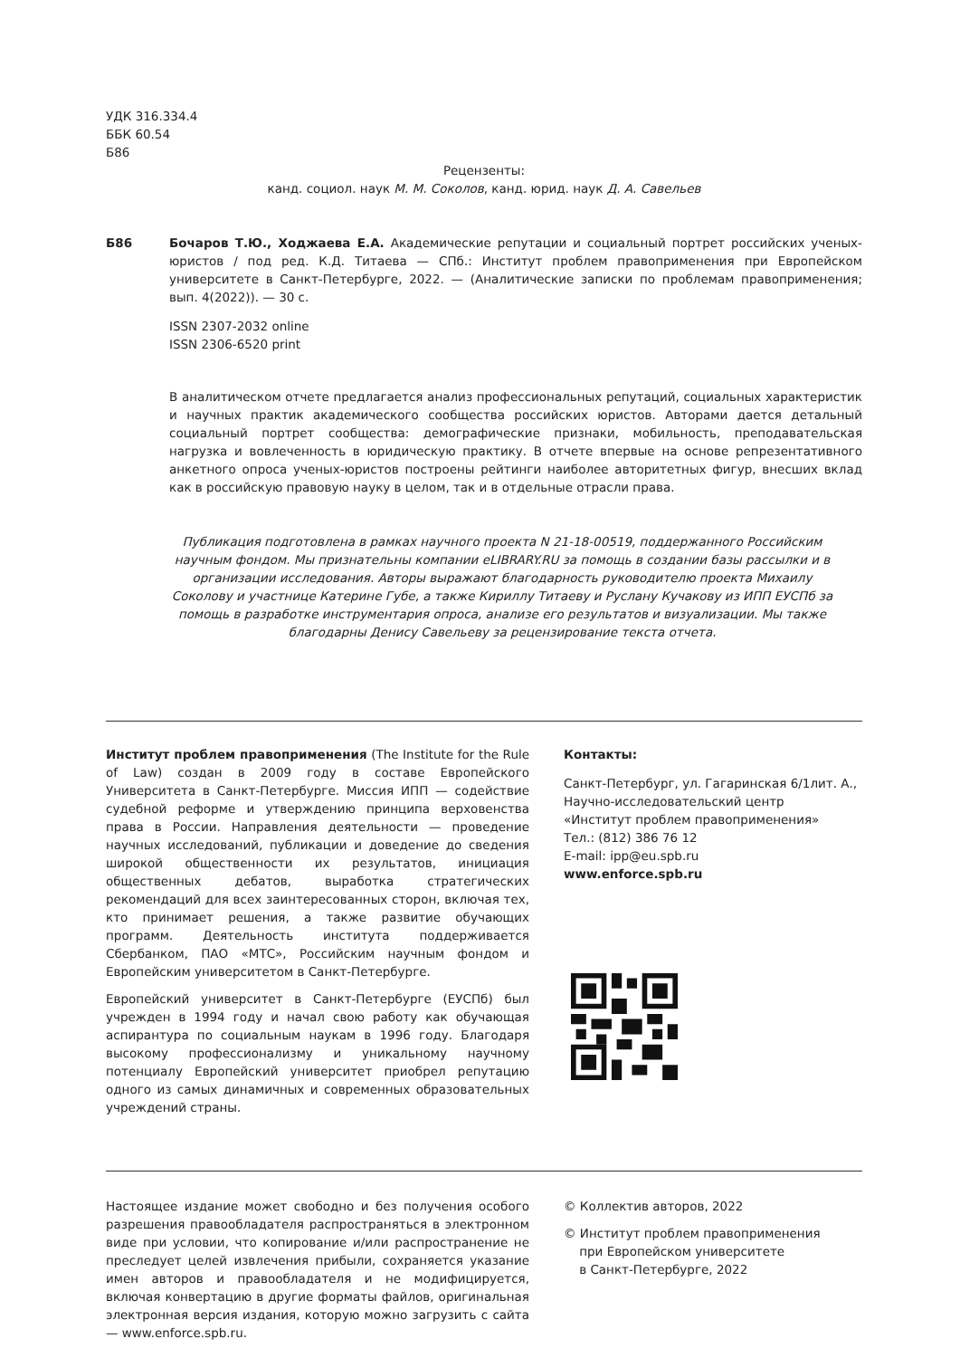УДК 316.334.4
ББК 60.54
Б86
Рецензенты:
канд. социол. наук М. М. Соколов, канд. юрид. наук Д. А. Савельев
Б86 Бочаров Т.Ю., Ходжаева Е.А. Академические репутации и социальный портрет российских ученых-юристов / под ред. К.Д. Титаева — СПб.: Институт проблем правоприменения при Европейском университете в Санкт-Петербурге, 2022. — (Аналитические записки по проблемам правоприменения; вып. 4(2022)). — 30 с.
ISSN 2307-2032 online
ISSN 2306-6520 print
В аналитическом отчете предлагается анализ профессиональных репутаций, социальных характеристик и научных практик академического сообщества российских юристов. Авторами дается детальный социальный портрет сообщества: демографические признаки, мобильность, преподавательская нагрузка и вовлеченность в юридическую практику. В отчете впервые на основе репрезентативного анкетного опроса ученых-юристов построены рейтинги наиболее авторитетных фигур, внесших вклад как в российскую правовую науку в целом, так и в отдельные отрасли права.
Публикация подготовлена в рамках научного проекта N 21-18-00519, поддержанного Российским научным фондом. Мы признательны компании eLIBRARY.RU за помощь в создании базы рассылки и в организации исследования. Авторы выражают благодарность руководителю проекта Михаилу Соколову и участнице Катерине Губе, а также Кириллу Титаеву и Руслану Кучакову из ИПП ЕУСПб за помощь в разработке инструментария опроса, анализе его результатов и визуализации. Мы также благодарны Денису Савельеву за рецензирование текста отчета.
Институт проблем правоприменения (The Institute for the Rule of Law) создан в 2009 году в составе Европейского Университета в Санкт-Петербурге. Миссия ИПП — содействие судебной реформе и утверждению принципа верховенства права в России. Направления деятельности — проведение научных исследований, публикации и доведение до сведения широкой общественности их результатов, инициация общественных дебатов, выработка стратегических рекомендаций для всех заинтересованных сторон, включая тех, кто принимает решения, а также развитие обучающих программ. Деятельность института поддерживается Сбербанком, ПАО «МТС», Российским научным фондом и Европейским университетом в Санкт-Петербурге.
Европейский университет в Санкт-Петербурге (ЕУСПб) был учрежден в 1994 году и начал свою работу как обучающая аспирантура по социальным наукам в 1996 году. Благодаря высокому профессионализму и уникальному научному потенциалу Европейский университет приобрел репутацию одного из самых динамичных и современных образовательных учреждений страны.
Контакты:
Санкт-Петербург, ул. Гагаринская 6/1лит. А.,
Научно-исследовательский центр
«Институт проблем правоприменения»
Тел.: (812) 386 76 12
E-mail: ipp@eu.spb.ru
www.enforce.spb.ru
Настоящее издание может свободно и без получения особого разрешения правообладателя распространяться в электронном виде при условии, что копирование и/или распространение не преследует целей извлечения прибыли, сохраняется указание имен авторов и правообладателя и не модифицируется, включая конвертацию в другие форматы файлов, оригинальная электронная версия издания, которую можно загрузить с сайта — www.enforce.spb.ru.
© Коллектив авторов, 2022
© Институт проблем правоприменения
при Европейском университете
в Санкт-Петербурге, 2022